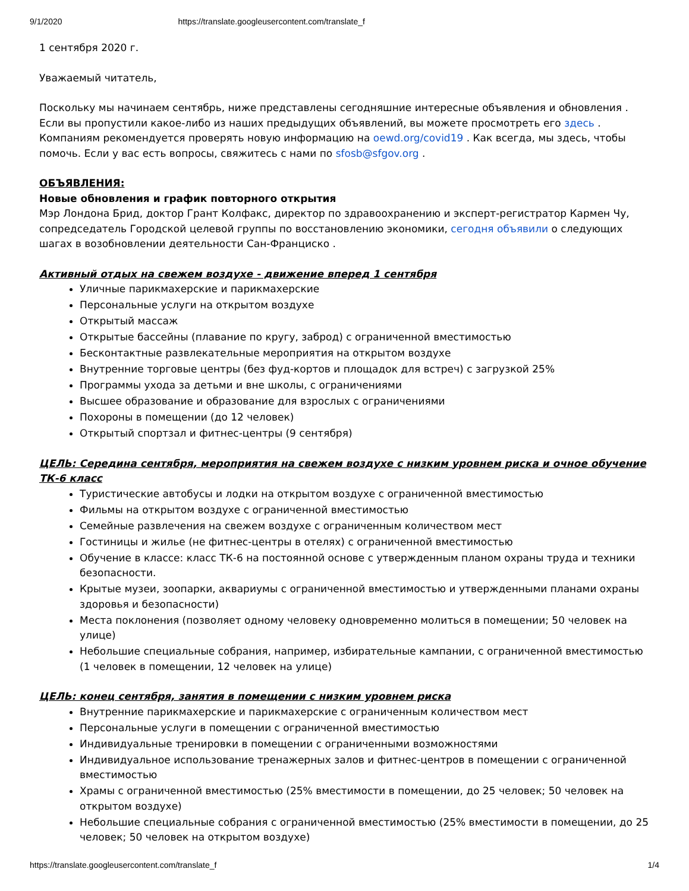9/1/2020 https://translate.googleusercontent.com/translate_f
1 сентября 2020 г.
Уважаемый читатель,
Поскольку мы начинаем сентябрь, ниже представлены сегодняшние интересные объявления и обновления . Если вы пропустили какое-либо из наших предыдущих объявлений, вы можете просмотреть его здесь . Компаниям рекомендуется проверять новую информацию на oewd.org/covid19 . Как всегда, мы здесь, чтобы помочь. Если у вас есть вопросы, свяжитесь с нами по sfosb@sfgov.org .
ОБЪЯВЛЕНИЯ:
Новые обновления и график повторного открытия
Мэр Лондона Брид, доктор Грант Колфакс, директор по здравоохранению и эксперт-регистратор Кармен Чу, сопредседатель Городской целевой группы по восстановлению экономики, сегодня объявили о следующих шагах в возобновлении деятельности Сан-Франциско .
Активный отдых на свежем воздухе - движение вперед 1 сентября
Уличные парикмахерские и парикмахерские
Персональные услуги на открытом воздухе
Открытый массаж
Открытые бассейны (плавание по кругу, заброд) с ограниченной вместимостью
Бесконтактные развлекательные мероприятия на открытом воздухе
Внутренние торговые центры (без фуд-кортов и площадок для встреч) с загрузкой 25%
Программы ухода за детьми и вне школы, с ограничениями
Высшее образование и образование для взрослых с ограничениями
Похороны в помещении (до 12 человек)
Открытый спортзал и фитнес-центры (9 сентября)
ЦЕЛЬ: Середина сентября, мероприятия на свежем воздухе с низким уровнем риска и очное обучение ТК-6 класс
Туристические автобусы и лодки на открытом воздухе с ограниченной вместимостью
Фильмы на открытом воздухе с ограниченной вместимостью
Семейные развлечения на свежем воздухе с ограниченным количеством мест
Гостиницы и жилье (не фитнес-центры в отелях) с ограниченной вместимостью
Обучение в классе: класс ТК-6 на постоянной основе с утвержденным планом охраны труда и техники безопасности.
Крытые музеи, зоопарки, аквариумы с ограниченной вместимостью и утвержденными планами охраны здоровья и безопасности)
Места поклонения (позволяет одному человеку одновременно молиться в помещении; 50 человек на улице)
Небольшие специальные собрания, например, избирательные кампании, с ограниченной вместимостью (1 человек в помещении, 12 человек на улице)
ЦЕЛЬ: конец сентября, занятия в помещении с низким уровнем риска
Внутренние парикмахерские и парикмахерские с ограниченным количеством мест
Персональные услуги в помещении с ограниченной вместимостью
Индивидуальные тренировки в помещении с ограниченными возможностями
Индивидуальное использование тренажерных залов и фитнес-центров в помещении с ограниченной вместимостью
Храмы с ограниченной вместимостью (25% вместимости в помещении, до 25 человек; 50 человек на открытом воздухе)
Небольшие специальные собрания с ограниченной вместимостью (25% вместимости в помещении, до 25 человек; 50 человек на открытом воздухе)
https://translate.googleusercontent.com/translate_f 1/4